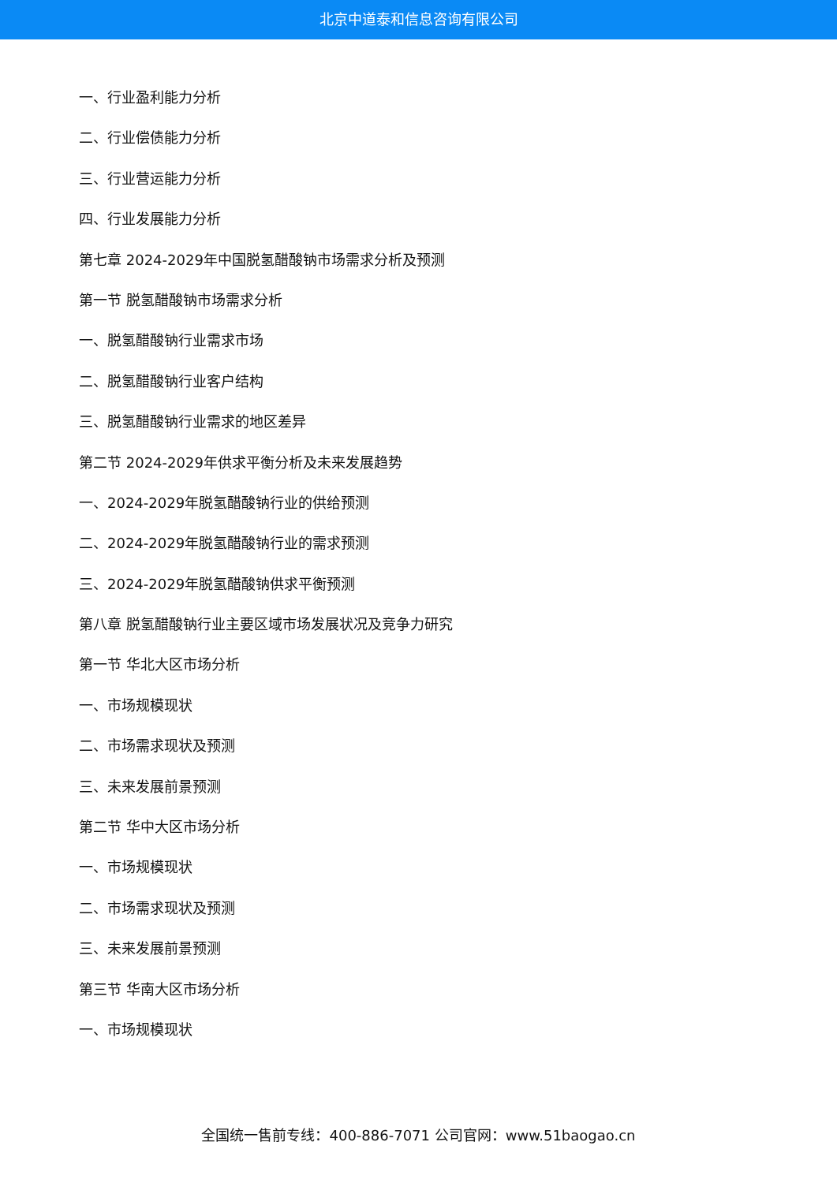北京中道泰和信息咨询有限公司
一、行业盈利能力分析
二、行业偿债能力分析
三、行业营运能力分析
四、行业发展能力分析
第七章 2024-2029年中国脱氢醋酸钠市场需求分析及预测
第一节 脱氢醋酸钠市场需求分析
一、脱氢醋酸钠行业需求市场
二、脱氢醋酸钠行业客户结构
三、脱氢醋酸钠行业需求的地区差异
第二节 2024-2029年供求平衡分析及未来发展趋势
一、2024-2029年脱氢醋酸钠行业的供给预测
二、2024-2029年脱氢醋酸钠行业的需求预测
三、2024-2029年脱氢醋酸钠供求平衡预测
第八章 脱氢醋酸钠行业主要区域市场发展状况及竞争力研究
第一节 华北大区市场分析
一、市场规模现状
二、市场需求现状及预测
三、未来发展前景预测
第二节 华中大区市场分析
一、市场规模现状
二、市场需求现状及预测
三、未来发展前景预测
第三节 华南大区市场分析
一、市场规模现状
全国统一售前专线：400-886-7071 公司官网：www.51baogao.cn